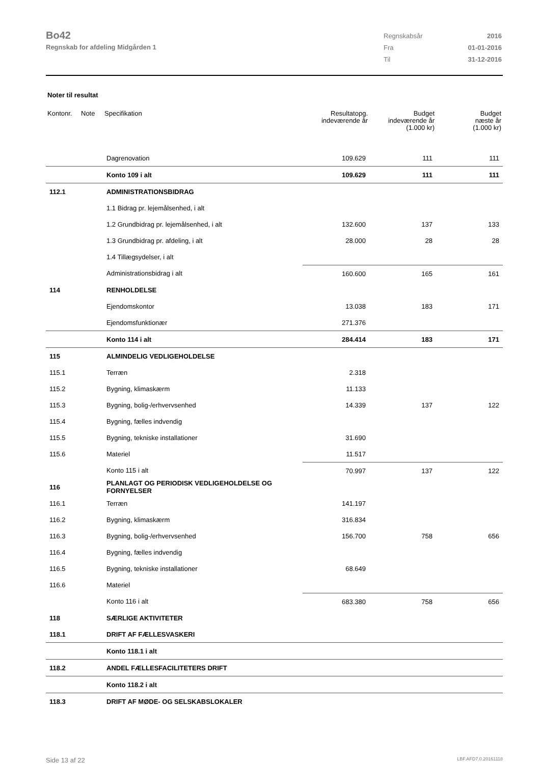Bo42
Regnskab for afdeling Midgården 1
| Regnskabsår | 2016 |
| Fra | 01-01-2016 |
| Til | 31-12-2016 |
Noter til resultat
| Kontonr. | Note | Specifikation | Resultatopg. indeværende år | Budget indeværende år (1.000 kr) | Budget næste år (1.000 kr) |
| --- | --- | --- | --- | --- | --- |
| | | Dagrenovation | 109.629 | 111 | 111 |
| | | Konto 109 i alt | 109.629 | 111 | 111 |
| 112.1 | | ADMINISTRATIONSBIDRAG | | | |
| | | 1.1 Bidrag pr. lejemålsenhed, i alt | | | |
| | | 1.2 Grundbidrag pr. lejemålsenhed, i alt | 132.600 | 137 | 133 |
| | | 1.3 Grundbidrag pr. afdeling, i alt | 28.000 | 28 | 28 |
| | | 1.4 Tillægsydelser, i alt | | | |
| | | Administrationsbidrag i alt | 160.600 | 165 | 161 |
| 114 | | RENHOLDELSE | | | |
| | | Ejendomskontor | 13.038 | 183 | 171 |
| | | Ejendomsfunktionær | 271.376 | | |
| | | Konto 114 i alt | 284.414 | 183 | 171 |
| 115 | | ALMINDELIG VEDLIGEHOLDELSE | | | |
| 115.1 | | Terræn | 2.318 | | |
| 115.2 | | Bygning, klimaskærm | 11.133 | | |
| 115.3 | | Bygning, bolig-/erhvervsenhed | 14.339 | 137 | 122 |
| 115.4 | | Bygning, fælles indvendig | | | |
| 115.5 | | Bygning, tekniske installationer | 31.690 | | |
| 115.6 | | Materiel | 11.517 | | |
| | | Konto 115 i alt | 70.997 | 137 | 122 |
| 116 | | PLANLAGT OG PERIODISK VEDLIGEHOLDELSE OG FORNYELSER | | | |
| 116.1 | | Terræn | 141.197 | | |
| 116.2 | | Bygning, klimaskærm | 316.834 | | |
| 116.3 | | Bygning, bolig-/erhvervsenhed | 156.700 | 758 | 656 |
| 116.4 | | Bygning, fælles indvendig | | | |
| 116.5 | | Bygning, tekniske installationer | 68.649 | | |
| 116.6 | | Materiel | | | |
| | | Konto 116 i alt | 683.380 | 758 | 656 |
| 118 | | SÆRLIGE AKTIVITETER | | | |
| 118.1 | | DRIFT AF FÆLLESVASKERI | | | |
| | | Konto 118.1 i alt | | | |
| 118.2 | | ANDEL FÆLLESFACILITETERS DRIFT | | | |
| | | Konto 118.2 i alt | | | |
| 118.3 | | DRIFT AF MØDE- OG SELSKABSLOKALER | | | |
Side 13 af 22 LBF.AFD7.0.20161118